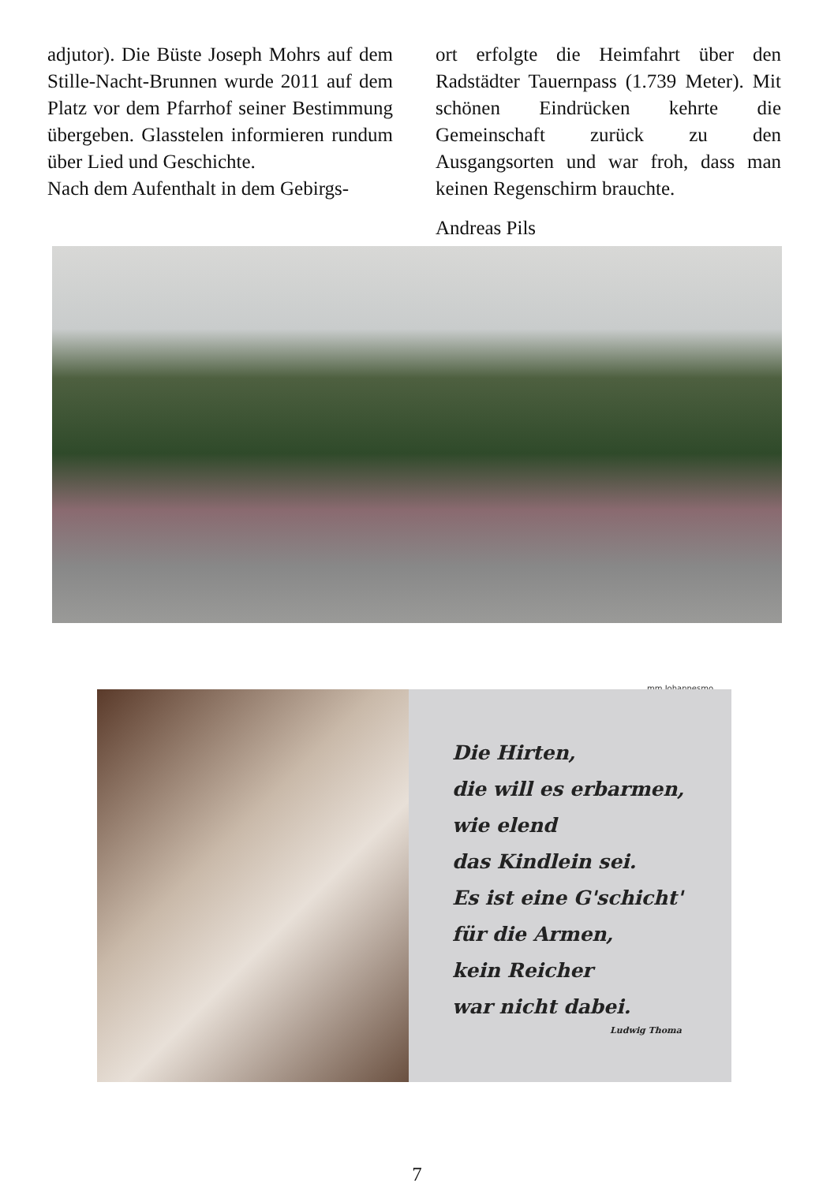adjutor). Die Büste Joseph Mohrs auf dem Stille-Nacht-Brunnen wurde 2011 auf dem Platz vor dem Pfarrhof seiner Bestimmung übergeben. Glasstelen informieren rundum über Lied und Geschichte.
Nach dem Aufenthalt in dem Gebirgs-
ort erfolgte die Heimfahrt über den Radstädter Tauernpass (1.739 Meter). Mit schönen Eindrücken kehrte die Gemeinschaft zurück zu den Ausgangsorten und war froh, dass man keinen Regenschirm brauchte.
Andreas Pils
mm Johannesmo
Die Hirten,
die will es erbarmen,
wie elend
das Kindlein sei.
Es ist eine G'schicht'
für die Armen,
kein Reicher
war nicht dabei.
Ludwig Thoma
7